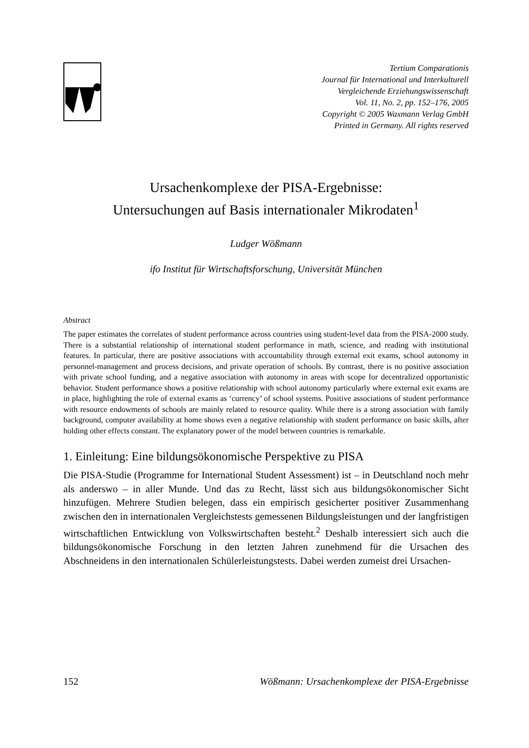Tertium Comparationis
Journal für International und Interkulturell
Vergleichende Erziehungswissenschaft
Vol. 11, No. 2, pp. 152–176, 2005
Copyright © 2005 Waxmann Verlag GmbH
Printed in Germany. All rights reserved
Ursachenkomplexe der PISA-Ergebnisse:
Untersuchungen auf Basis internationaler Mikrodaten<sup>1</sup>
Ludger Wößmann
ifo Institut für Wirtschaftsforschung, Universität München
Abstract
The paper estimates the correlates of student performance across countries using student-level data from the PISA-2000 study. There is a substantial relationship of international student performance in math, science, and reading with institutional features. In particular, there are positive associations with accountability through external exit exams, school autonomy in personnel-management and process decisions, and private operation of schools. By contrast, there is no positive association with private school funding, and a negative association with autonomy in areas with scope for decentralized opportunistic behavior. Student performance shows a positive relationship with school autonomy particularly where external exit exams are in place, highlighting the role of external exams as ‘currency’ of school systems. Positive associations of student performance with resource endowments of schools are mainly related to resource quality. While there is a strong association with family background, computer availability at home shows even a negative relationship with student performance on basic skills, after holding other effects constant. The explanatory power of the model between countries is remarkable.
1. Einleitung: Eine bildungsökonomische Perspektive zu PISA
Die PISA-Studie (Programme for International Student Assessment) ist – in Deutschland noch mehr als anderswo – in aller Munde. Und das zu Recht, lässt sich aus bildungsökonomischer Sicht hinzufügen. Mehrere Studien belegen, dass ein empirisch gesicherter positiver Zusammenhang zwischen den in internationalen Vergleichstests gemessenen Bildungsleistungen und der langfristigen wirtschaftlichen Entwicklung von Volkswirtschaften besteht.<sup>2</sup> Deshalb interessiert sich auch die bildungsökonomische Forschung in den letzten Jahren zunehmend für die Ursachen des Abschneidens in den internationalen Schülerleistungstests. Dabei werden zumeist drei Ursachen-
152 Wößmann: Ursachenkomplexe der PISA-Ergebnisse